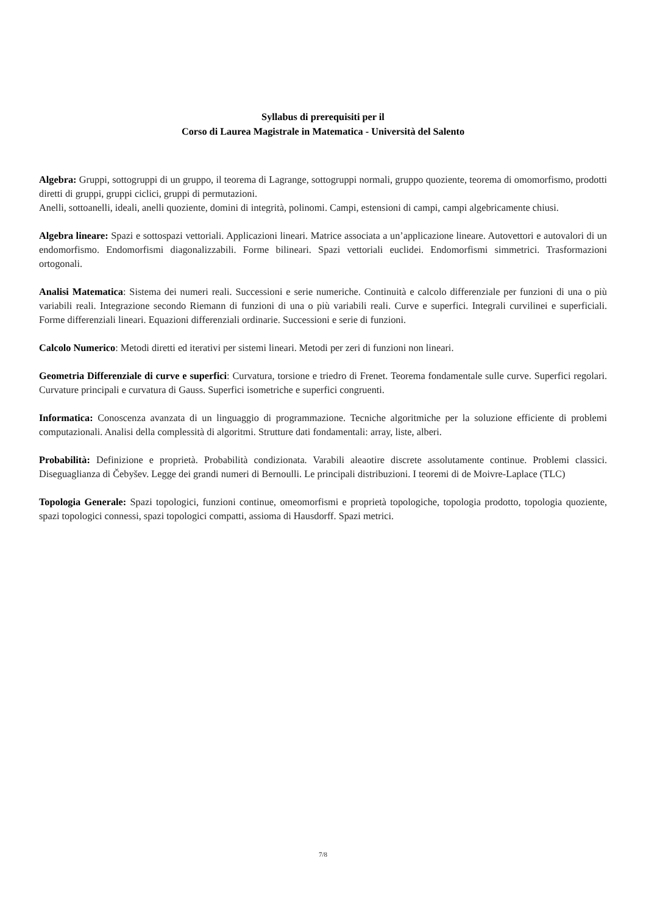Syllabus di prerequisiti per il
Corso di Laurea Magistrale in Matematica - Università del Salento
Algebra: Gruppi, sottogruppi di un gruppo, il teorema di Lagrange, sottogruppi normali, gruppo quoziente, teorema di omomorfismo, prodotti diretti di gruppi, gruppi ciclici, gruppi di permutazioni.
Anelli, sottoanelli, ideali, anelli quoziente, domini di integrità, polinomi. Campi, estensioni di campi, campi algebricamente chiusi.
Algebra lineare: Spazi e sottospazi vettoriali. Applicazioni lineari. Matrice associata a un’applicazione lineare. Autovettori e autovalori di un endomorfismo. Endomorfismi diagonalizzabili. Forme bilineari. Spazi vettoriali euclidei. Endomorfismi simmetrici. Trasformazioni ortogonali.
Analisi Matematica: Sistema dei numeri reali. Successioni e serie numeriche. Continuità e calcolo differenziale per funzioni di una o più variabili reali. Integrazione secondo Riemann di funzioni di una o più variabili reali. Curve e superfici. Integrali curvilinei e superficiali. Forme differenziali lineari. Equazioni differenziali ordinarie. Successioni e serie di funzioni.
Calcolo Numerico: Metodi diretti ed iterativi per sistemi lineari. Metodi per zeri di funzioni non lineari.
Geometria Differenziale di curve e superfici: Curvatura, torsione e triedro di Frenet. Teorema fondamentale sulle curve. Superfici regolari. Curvature principali e curvatura di Gauss. Superfici isometriche e superfici congruenti.
Informatica: Conoscenza avanzata di un linguaggio di programmazione. Tecniche algoritmiche per la soluzione efficiente di problemi computazionali. Analisi della complessità di algoritmi. Strutture dati fondamentali: array, liste, alberi.
Probabilità: Definizione e proprietà. Probabilità condizionata. Varabili aleaotire discrete assolutamente continue. Problemi classici. Diseguaglianza di Čebyšev. Legge dei grandi numeri di Bernoulli. Le principali distribuzioni. I teoremi di de Moivre-Laplace (TLC)
Topologia Generale: Spazi topologici, funzioni continue, omeomorfismi e proprietà topologiche, topologia prodotto, topologia quoziente, spazi topologici connessi, spazi topologici compatti, assioma di Hausdorff. Spazi metrici.
7/8